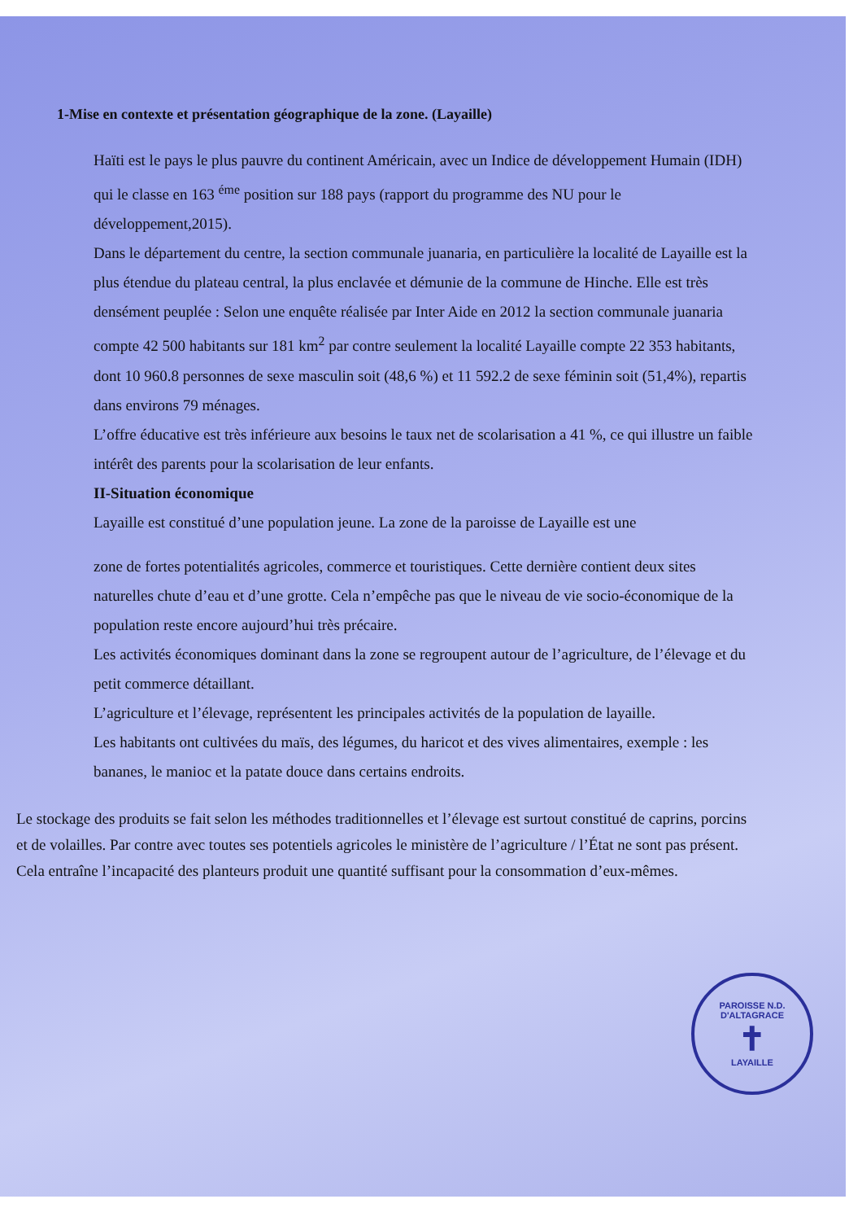1-Mise en contexte et présentation géographique de la zone. (Layaille)
Haïti est le pays le plus pauvre du continent Américain, avec un Indice de développement Humain (IDH) qui le classe en 163 <sup>éme</sup> position sur 188 pays (rapport du programme des NU pour le développement,2015).
Dans le département du centre, la section communale juanaria, en particulière la localité de Layaille est la plus étendue du plateau central, la plus enclavée et démunie de la commune de Hinche. Elle est très densément peuplée : Selon une enquête réalisée par Inter Aide en 2012 la section communale juanaria compte 42 500 habitants sur 181 km<sup>2</sup> par contre seulement la localité Layaille compte 22 353 habitants, dont 10 960.8 personnes de sexe masculin soit (48,6 %) et 11 592.2 de sexe féminin soit (51,4%), repartis dans environs 79 ménages.
L’offre éducative est très inférieure aux besoins le taux net de scolarisation a 41 %, ce qui illustre un faible intérêt des parents pour la scolarisation de leur enfants.
II-Situation économique
Layaille est constitué d’une population jeune. La zone de la paroisse de Layaille est une
zone de fortes potentialités agricoles, commerce et touristiques. Cette dernière contient deux sites naturelles chute d’eau et d’une grotte. Cela n’empêche pas que le niveau de vie socio-économique de la population reste encore aujourd’hui très précaire.
Les activités économiques dominant dans la zone se regroupent autour de l’agriculture, de l’élevage et du petit commerce détaillant.
L’agriculture et l’élevage, représentent les principales activités de la population de layaille.
Les habitants ont cultivées du maïs, des légumes, du haricot et des vives alimentaires, exemple : les bananes, le manioc et la patate douce dans certains endroits.
Le stockage des produits se fait selon les méthodes traditionnelles et l’élevage est surtout constitué de caprins, porcins et de volailles. Par contre avec toutes ses potentiels agricoles le ministère de l’agriculture / l’État ne sont pas présent. Cela entraîne l’incapacité des planteurs produit une quantité suffisant pour la consommation d’eux-mêmes.
PAROISSE N.D. D'ALTAGRACE
✝
LAYAILLE